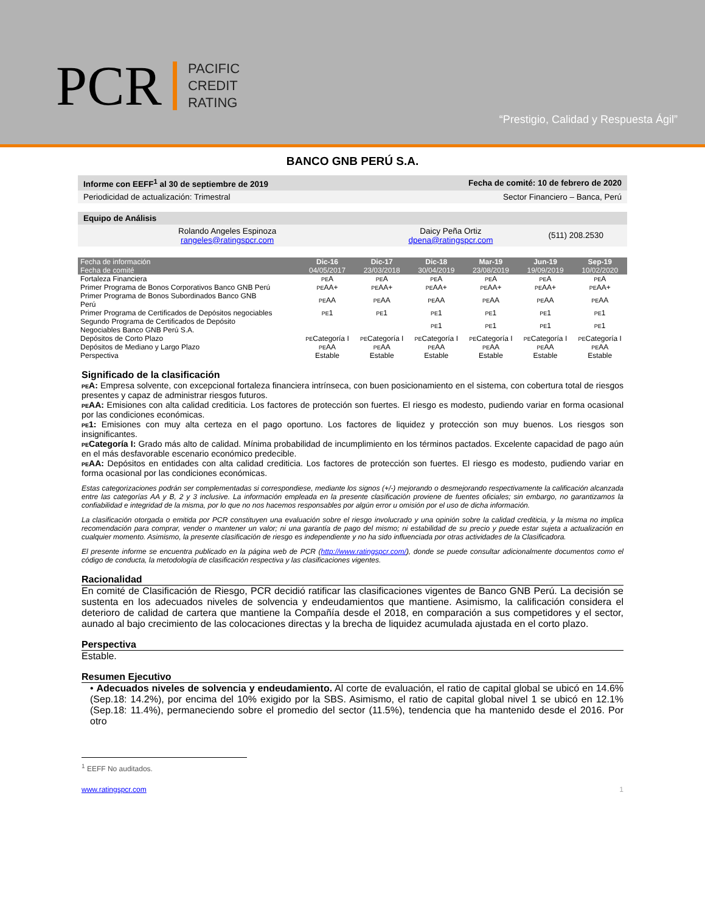PCR PACIFIC
CREDIT
RATING
“Prestigio, Calidad y Respuesta Ágil”
BANCO GNB PERÚ S.A.
| Informe con EEFF<sup>1</sup> al 30 de septiembre de 2019 | Fecha de comité: 10 de febrero de 2020 | |
| Periodicidad de actualización: Trimestral | Sector Financiero – Banca, Perú | |
| Equipo de Análisis | | |
| Rolando Angeles Espinoza rangeles@ratingspcr.com | Daicy Peña Ortiz dpena@ratingspcr.com | (511) 208.2530 |
| Fecha de información Fecha de comité | Dic-16 04/05/2017 | Dic-17 23/03/2018 | Dic-18 30/04/2019 | Mar-19 23/08/2019 | Jun-19 19/09/2019 | Sep-19 10/02/2020 |
| --- | --- | --- | --- | --- | --- | --- |
| Fortaleza Financiera | PE A | PE A | PE A | PE A | PE A | PE A |
| Primer Programa de Bonos Corporativos Banco GNB Perú | PE AA+ | PE AA+ | PE AA+ | PE AA+ | PE AA+ | PE AA+ |
| Primer Programa de Bonos Subordinados Banco GNB Perú | PE AA | PE AA | PE AA | PE AA | PE AA | PE AA |
| Primer Programa de Certificados de Depósitos negociables | PE 1 | PE 1 | PE 1 | PE 1 | PE 1 | PE 1 |
| Segundo Programa de Certificados de Depósito Negociables Banco GNB Perú S.A. | | | PE 1 | PE 1 | PE 1 | PE 1 |
| Depósitos de Corto Plazo | PE Categoría I | PE Categoría I | PE Categoría I | PE Categoría I | PE Categoría I | PE Categoría I |
| Depósitos de Mediano y Largo Plazo | PE AA | PE AA | PE AA | PE AA | PE AA | PE AA |
| Perspectiva | Estable | Estable | Estable | Estable | Estable | Estable |
Significado de la clasificación
PEA: Empresa solvente, con excepcional fortaleza financiera intrínseca, con buen posicionamiento en el sistema, con cobertura total de riesgos presentes y capaz de administrar riesgos futuros.
PEAA: Emisiones con alta calidad crediticia. Los factores de protección son fuertes. El riesgo es modesto, pudiendo variar en forma ocasional por las condiciones económicas.
PE1: Emisiones con muy alta certeza en el pago oportuno. Los factores de liquidez y protección son muy buenos. Los riesgos son insignificantes.
PECategoría I: Grado más alto de calidad. Mínima probabilidad de incumplimiento en los términos pactados. Excelente capacidad de pago aún en el más desfavorable escenario económico predecible.
PEAA: Depósitos en entidades con alta calidad crediticia. Los factores de protección son fuertes. El riesgo es modesto, pudiendo variar en forma ocasional por las condiciones económicas.
Estas categorizaciones podrán ser complementadas si correspondiese, mediante los signos (+/-) mejorando o desmejorando respectivamente la calificación alcanzada entre las categorías AA y B, 2 y 3 inclusive. La información empleada en la presente clasificación proviene de fuentes oficiales; sin embargo, no garantizamos la confiabilidad e integridad de la misma, por lo que no nos hacemos responsables por algún error u omisión por el uso de dicha información.
La clasificación otorgada o emitida por PCR constituyen una evaluación sobre el riesgo involucrado y una opinión sobre la calidad crediticia, y la misma no implica recomendación para comprar, vender o mantener un valor; ni una garantía de pago del mismo; ni estabilidad de su precio y puede estar sujeta a actualización en cualquier momento. Asimismo, la presente clasificación de riesgo es independiente y no ha sido influenciada por otras actividades de la Clasificadora.
El presente informe se encuentra publicado en la página web de PCR (http://www.ratingspcr.com/), donde se puede consultar adicionalmente documentos como el código de conducta, la metodología de clasificación respectiva y las clasificaciones vigentes.
Racionalidad
En comité de Clasificación de Riesgo, PCR decidió ratificar las clasificaciones vigentes de Banco GNB Perú. La decisión se sustenta en los adecuados niveles de solvencia y endeudamientos que mantiene. Asimismo, la calificación considera el deterioro de calidad de cartera que mantiene la Compañía desde el 2018, en comparación a sus competidores y el sector, aunado al bajo crecimiento de las colocaciones directas y la brecha de liquidez acumulada ajustada en el corto plazo.
Perspectiva
Estable.
Resumen Ejecutivo
• Adecuados niveles de solvencia y endeudamiento. Al corte de evaluación, el ratio de capital global se ubicó en 14.6% (Sep.18: 14.2%), por encima del 10% exigido por la SBS. Asimismo, el ratio de capital global nivel 1 se ubicó en 12.1% (Sep.18: 11.4%), permaneciendo sobre el promedio del sector (11.5%), tendencia que ha mantenido desde el 2016. Por otro
<sup>1</sup> EEFF No auditados.
www.ratingspcr.com 1